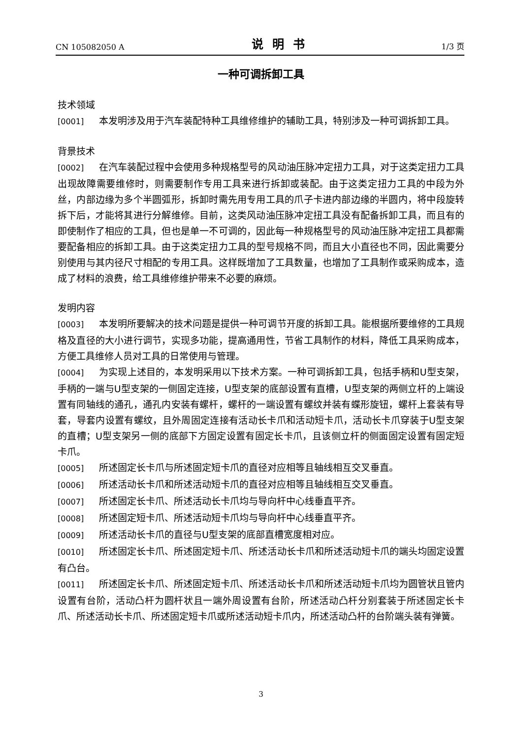CN 105082050 A 说明书 1/3 页
一种可调拆卸工具
技术领域
[0001] 本发明涉及用于汽车装配特种工具维修维护的辅助工具，特别涉及一种可调拆卸工具。
背景技术
[0002] 在汽车装配过程中会使用多种规格型号的风动油压脉冲定扭力工具，对于这类定扭力工具出现故障需要维修时，则需要制作专用工具来进行拆卸或装配。由于这类定扭力工具的中段为外丝，内部边缘为多个半圆弧形，拆卸时需先用专用工具的爪子卡进内部边缘的半圆内，将中段旋转拆下后，才能将其进行分解维修。目前，这类风动油压脉冲定扭工具没有配备拆卸工具，而且有的即使制作了相应的工具，但也是单一不可调的，因此每一种规格型号的风动油压脉冲定扭工具都需要配备相应的拆卸工具。由于这类定扭力工具的型号规格不同，而且大小直径也不同，因此需要分别使用与其内径尺寸相配的专用工具。这样既增加了工具数量，也增加了工具制作或采购成本，造成了材料的浪费，给工具维修维护带来不必要的麻烦。
发明内容
[0003] 本发明所要解决的技术问题是提供一种可调节开度的拆卸工具。能根据所要维修的工具规格及直径的大小进行调节，实现多功能，提高通用性，节省工具制作的材料，降低工具采购成本，方便工具维修人员对工具的日常使用与管理。
[0004] 为实现上述目的，本发明采用以下技术方案。一种可调拆卸工具，包括手柄和U型支架，手柄的一端与U型支架的一侧固定连接，U型支架的底部设置有直槽，U型支架的两侧立杆的上端设置有同轴线的通孔，通孔内安装有螺杆，螺杆的一端设置有螺纹并装有蝶形旋钮，螺杆上套装有导套，导套内设置有螺纹，且外周固定连接有活动长卡爪和活动短卡爪，活动长卡爪穿装于U型支架的直槽；U型支架另一侧的底部下方固定设置有固定长卡爪，且该侧立杆的侧面固定设置有固定短卡爪。
[0005] 所述固定长卡爪与所述固定短卡爪的直径对应相等且轴线相互交叉垂直。
[0006] 所述活动长卡爪和所述活动短卡爪的直径对应相等且轴线相互交叉垂直。
[0007] 所述固定长卡爪、所述活动长卡爪均与导向杆中心线垂直平齐。
[0008] 所述固定短卡爪、所述活动短卡爪均与导向杆中心线垂直平齐。
[0009] 所述活动长卡爪的直径与U型支架的底部直槽宽度相对应。
[0010] 所述固定长卡爪、所述固定短卡爪、所述活动长卡爪和所述活动短卡爪的端头均固定设置有凸台。
[0011] 所述固定长卡爪、所述固定短卡爪、所述活动长卡爪和所述活动短卡爪均为圆管状且管内设置有台阶，活动凸杆为圆杆状且一端外周设置有台阶，所述活动凸杆分别套装于所述固定长卡爪、所述活动长卡爪、所述固定短卡爪或所述活动短卡爪内，所述活动凸杆的台阶端头装有弹簧。
3